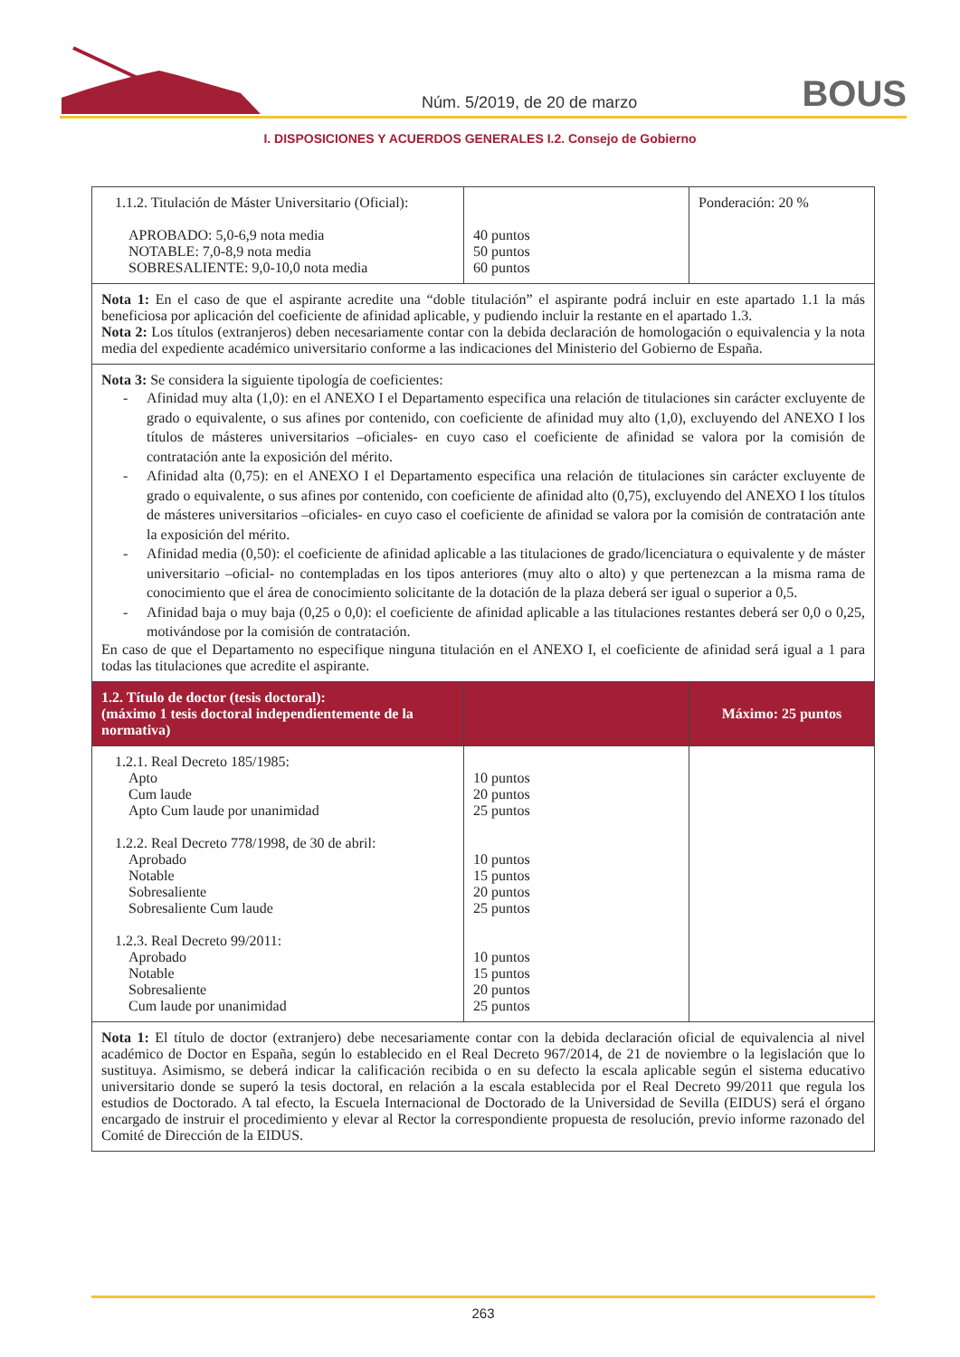Núm. 5/2019, de 20 de marzo BOUS
I. DISPOSICIONES Y ACUERDOS GENERALES I.2. Consejo de Gobierno
| 1.1.2. Titulación de Máster Universitario (Oficial): APROBADO: 5,0-6,9 nota media NOTABLE: 7,0-8,9 nota media SOBRESALIENTE: 9,0-10,0 nota media | 40 puntos 50 puntos 60 puntos | Ponderación: 20 % |
| Nota 1: En el caso de que el aspirante acredite una “doble titulación” el aspirante podrá incluir en este apartado 1.1 la más beneficiosa por aplicación del coeficiente de afinidad aplicable, y pudiendo incluir la restante en el apartado 1.3. Nota 2: Los títulos (extranjeros) deben necesariamente contar con la debida declaración de homologación o equivalencia y la nota media del expediente académico universitario conforme a las indicaciones del Ministerio del Gobierno de España. | | |
| Nota 3: Se considera la siguiente tipología de coeficientes: - Afinidad muy alta (1,0): en el ANEXO I el Departamento especifica una relación de titulaciones sin carácter excluyente de grado o equivalente, o sus afines por contenido, con coeficiente de afinidad muy alto (1,0), excluyendo del ANEXO I los títulos de másteres universitarios –oficiales- en cuyo caso el coeficiente de afinidad se valora por la comisión de contratación ante la exposición del mérito. - Afinidad alta (0,75): en el ANEXO I el Departamento especifica una relación de titulaciones sin carácter excluyente de grado o equivalente, o sus afines por contenido, con coeficiente de afinidad alto (0,75), excluyendo del ANEXO I los títulos de másteres universitarios –oficiales- en cuyo caso el coeficiente de afinidad se valora por la comisión de contratación ante la exposición del mérito. - Afinidad media (0,50): el coeficiente de afinidad aplicable a las titulaciones de grado/licenciatura o equivalente y de máster universitario –oficial- no contempladas en los tipos anteriores (muy alto o alto) y que pertenezcan a la misma rama de conocimiento que el área de conocimiento solicitante de la dotación de la plaza deberá ser igual o superior a 0,5. - Afinidad baja o muy baja (0,25 o 0,0): el coeficiente de afinidad aplicable a las titulaciones restantes deberá ser 0,0 o 0,25, motivándose por la comisión de contratación. En caso de que el Departamento no especifique ninguna titulación en el ANEXO I, el coeficiente de afinidad será igual a 1 para todas las titulaciones que acredite el aspirante. | | |
| 1.2. Título de doctor (tesis doctoral): (máximo 1 tesis doctoral independientemente de la normativa) | | Máximo: 25 puntos |
| 1.2.1. Real Decreto 185/1985: Apto Cum laude Apto Cum laude por unanimidad 1.2.2. Real Decreto 778/1998, de 30 de abril: Aprobado Notable Sobresaliente Sobresaliente Cum laude 1.2.3. Real Decreto 99/2011: Aprobado Notable Sobresaliente Cum laude por unanimidad | 10 puntos 20 puntos 25 puntos 10 puntos 15 puntos 20 puntos 25 puntos 10 puntos 15 puntos 20 puntos 25 puntos | |
| Nota 1: El título de doctor (extranjero) debe necesariamente contar con la debida declaración oficial de equivalencia al nivel académico de Doctor en España, según lo establecido en el Real Decreto 967/2014, de 21 de noviembre o la legislación que lo sustituya. Asimismo, se deberá indicar la calificación recibida o en su defecto la escala aplicable según el sistema educativo universitario donde se superó la tesis doctoral, en relación a la escala establecida por el Real Decreto 99/2011 que regula los estudios de Doctorado. A tal efecto, la Escuela Internacional de Doctorado de la Universidad de Sevilla (EIDUS) será el órgano encargado de instruir el procedimiento y elevar al Rector la correspondiente propuesta de resolución, previo informe razonado del Comité de Dirección de la EIDUS. | | |
263